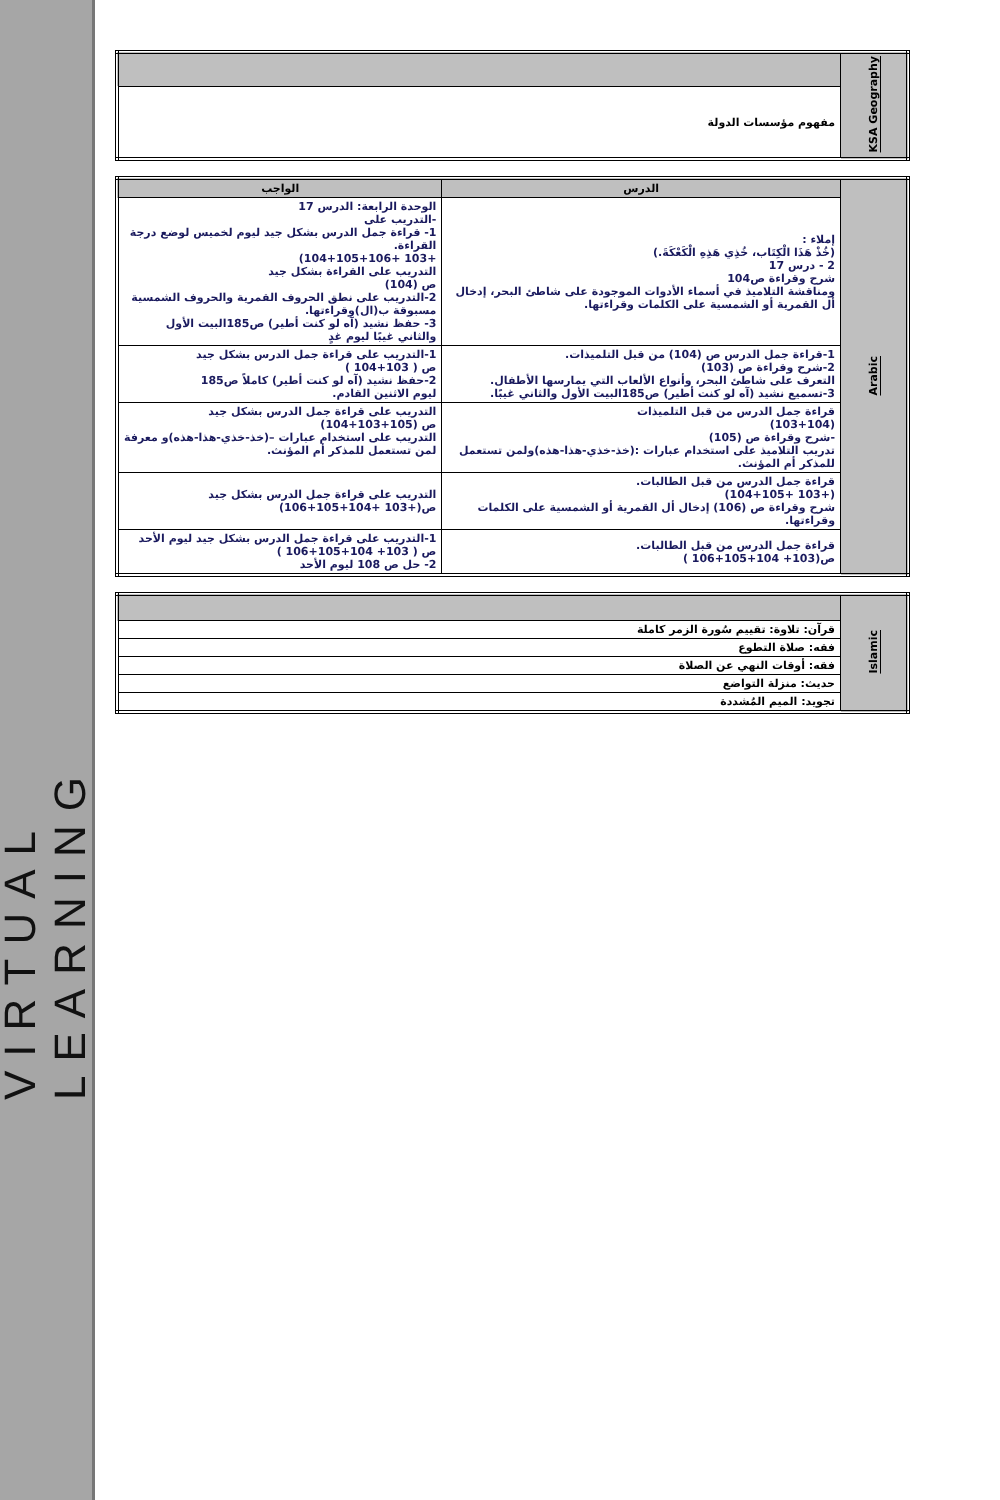VIRTUAL LEARNING
| | KSA Geography |
| مفهوم مؤسسات الدولة | |
| الواجب | الدرس | Arabic |
| الوحدة الرابعة: الدرس 17 -التدريب على 1- قراءة جمل الدرس بشكل جيد ليوم لخميس لوضع درجة القراءة. +103 +104+105+106) التدريب على القراءة بشكل جيد ص (104) 2-التدريب على نطق الحروف القمرية والحروف الشمسية مسبوقة ب(ال)وقراءتها. 3- حفظ نشيد (آه لو كنت أطير) ص185البيت الأول والثاني غيبًا ليوم غدٍ | إملاء : (خُذْ هَذَا الْكِتَاب، خُذِي هَذِهِ الْكَعْكَةَ.) 2 - درس 17 شرح وقراءة ص104 ومناقشة التلاميذ في أسماء الأدوات الموجودة على شاطئ البحر، إدخال أل القمرية أو الشمسية على الكلمات وقراءتها. | |
| 1-التدريب على قراءة جمل الدرس بشكل جيد ص ( 103+104 ) 2-حفظ نشيد (آه لو كنت أطير) كاملاً ص185 ليوم الاثنين القادم. | 1-قراءة جمل الدرس ص (104) من قبل التلميذات. 2-شرح وقراءة ص (103) التعرف على شاطئ البحر، وأنواع الألعاب التي يمارسها الأطفال. 3-تسميع نشيد (آه لو كنت أطير) ص185البيت الأول والثاني غيبًا. | |
| التدريب على قراءة جمل الدرس بشكل جيد ص (105+103+104) التدريب على استخدام عبارات –(خذ-خذي-هذا-هذه)و معرفة لمن تستعمل للمذكر أم المؤنث. | قراءة جمل الدرس من قبل التلميذات (103+104) -شرح وقراءة ص (105) تدريب التلاميذ على استخدام عبارات :(خذ-خذي-هذا-هذه)ولمن تستعمل للمذكر أم المؤنث. | |
| التدريب على قراءة جمل الدرس بشكل جيد ص(+103 +104+105+106) | قراءة جمل الدرس من قبل الطالبات. (+103 +104+105) شرح وقراءة ص (106) إدخال أل القمرية أو الشمسية على الكلمات وقراءتها. | |
| 1-التدريب على قراءة جمل الدرس بشكل جيد ليوم الأحد ص ( 103+ 104+105+106 ) 2- حل ص 108 ليوم الأحد | قراءة جمل الدرس من قبل الطالبات. ص(103+ 104+105+106 ) | |
| | Islamic |
| قرآن: تلاوة: تقييم سُورة الزمر كاملة | |
| فقه: صلاة التطوع | |
| فقه: أوقات النهي عن الصلاة | |
| حديث: منزلة التواضع | |
| تجويد: الميم المُشددة | |